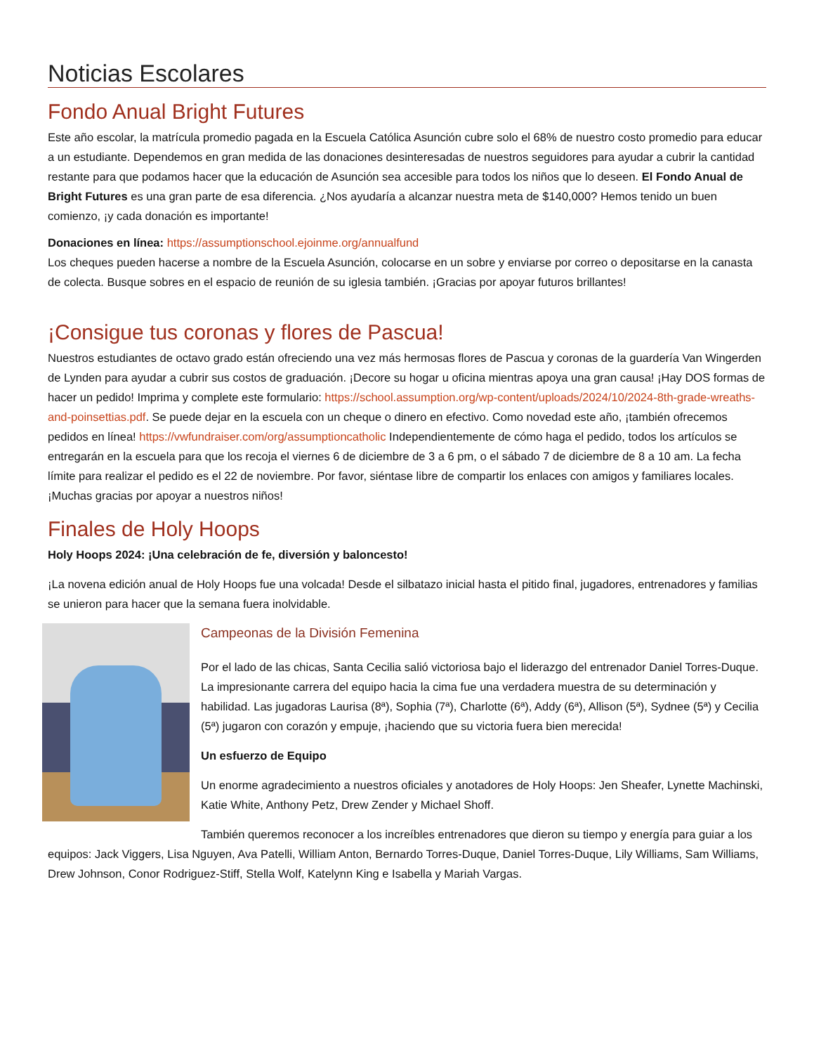Noticias Escolares
Fondo Anual Bright Futures
Este año escolar, la matrícula promedio pagada en la Escuela Católica Asunción cubre solo el 68% de nuestro costo promedio para educar a un estudiante. Dependemos en gran medida de las donaciones desinteresadas de nuestros seguidores para ayudar a cubrir la cantidad restante para que podamos hacer que la educación de Asunción sea accesible para todos los niños que lo deseen. El Fondo Anual de Bright Futures es una gran parte de esa diferencia. ¿Nos ayudaría a alcanzar nuestra meta de $140,000? Hemos tenido un buen comienzo, ¡y cada donación es importante!
Donaciones en línea: https://assumptionschool.ejoinme.org/annualfund
Los cheques pueden hacerse a nombre de la Escuela Asunción, colocarse en un sobre y enviarse por correo o depositarse en la canasta de colecta. Busque sobres en el espacio de reunión de su iglesia también. ¡Gracias por apoyar futuros brillantes!
¡Consigue tus coronas y flores de Pascua!
Nuestros estudiantes de octavo grado están ofreciendo una vez más hermosas flores de Pascua y coronas de la guardería Van Wingerden de Lynden para ayudar a cubrir sus costos de graduación. ¡Decore su hogar u oficina mientras apoya una gran causa! ¡Hay DOS formas de hacer un pedido! Imprima y complete este formulario: https://school.assumption.org/wp-content/uploads/2024/10/2024-8th-grade-wreaths-and-poinsettias.pdf. Se puede dejar en la escuela con un cheque o dinero en efectivo. Como novedad este año, ¡también ofrecemos pedidos en línea! https://vwfundraiser.com/org/assumptioncatholic Independientemente de cómo haga el pedido, todos los artículos se entregarán en la escuela para que los recoja el viernes 6 de diciembre de 3 a 6 pm, o el sábado 7 de diciembre de 8 a 10 am. La fecha límite para realizar el pedido es el 22 de noviembre. Por favor, siéntase libre de compartir los enlaces con amigos y familiares locales. ¡Muchas gracias por apoyar a nuestros niños!
Finales de Holy Hoops
Holy Hoops 2024: ¡Una celebración de fe, diversión y baloncesto!
¡La novena edición anual de Holy Hoops fue una volcada! Desde el silbatazo inicial hasta el pitido final, jugadores, entrenadores y familias se unieron para hacer que la semana fuera inolvidable.
Campeonas de la División Femenina
Por el lado de las chicas, Santa Cecilia salió victoriosa bajo el liderazgo del entrenador Daniel Torres-Duque. La impresionante carrera del equipo hacia la cima fue una verdadera muestra de su determinación y habilidad. Las jugadoras Laurisa (8ª), Sophia (7ª), Charlotte (6ª), Addy (6ª), Allison (5ª), Sydnee (5ª) y Cecilia (5ª) jugaron con corazón y empuje, ¡haciendo que su victoria fuera bien merecida!
Un esfuerzo de Equipo
Un enorme agradecimiento a nuestros oficiales y anotadores de Holy Hoops: Jen Sheafer, Lynette Machinski, Katie White, Anthony Petz, Drew Zender y Michael Shoff.
También queremos reconocer a los increíbles entrenadores que dieron su tiempo y energía para guiar a los equipos: Jack Viggers, Lisa Nguyen, Ava Patelli, William Anton, Bernardo Torres-Duque, Daniel Torres-Duque, Lily Williams, Sam Williams, Drew Johnson, Conor Rodriguez-Stiff, Stella Wolf, Katelynn King e Isabella y Mariah Vargas.